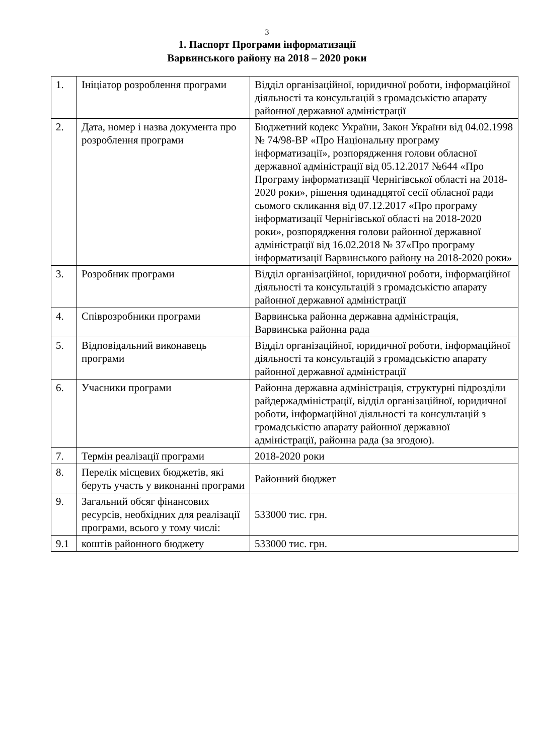3
1. Паспорт Програми інформатизації
Варвинського району на 2018 – 2020 роки
| 1. | Ініціатор розроблення програми | Відділ організаційної, юридичної роботи, інформаційної діяльності та консультацій з громадськістю апарату районної державної адміністрації |
| 2. | Дата, номер і назва документа про розроблення програми | Бюджетний кодекс України, Закон України від 04.02.1998 № 74/98-ВР «Про Національну програму інформатизації», розпорядження голови обласної державної адміністрації від 05.12.2017 №644 «Про Програму інформатизації Чернігівської області на 2018-2020 роки», рішення одинадцятої сесії обласної ради сьомого скликання від 07.12.2017 «Про програму інформатизації Чернігівської області на 2018-2020 роки», розпорядження голови районної державної адміністрації від 16.02.2018 № 37«Про програму інформатизації Варвинського району на 2018-2020 роки» |
| 3. | Розробник програми | Відділ організаційної, юридичної роботи, інформаційної діяльності та консультацій з громадськістю апарату районної державної адміністрації |
| 4. | Співрозробники програми | Варвинська районна державна адміністрація, Варвинська районна рада |
| 5. | Відповідальний виконавець програми | Відділ організаційної, юридичної роботи, інформаційної діяльності та консультацій з громадськістю апарату районної державної адміністрації |
| 6. | Учасники програми | Районна державна адміністрація, структурні підрозділи райдержадміністрації, відділ організаційної, юридичної роботи, інформаційної діяльності та консультацій з громадськістю апарату районної державної адміністрації, районна рада (за згодою). |
| 7. | Термін реалізації програми | 2018-2020 роки |
| 8. | Перелік місцевих бюджетів, які беруть участь у виконанні програми | Районний бюджет |
| 9. | Загальний обсяг фінансових ресурсів, необхідних для реалізації програми, всього у тому числі: | 533000 тис. грн. |
| 9.1 | коштів районного бюджету | 533000 тис. грн. |